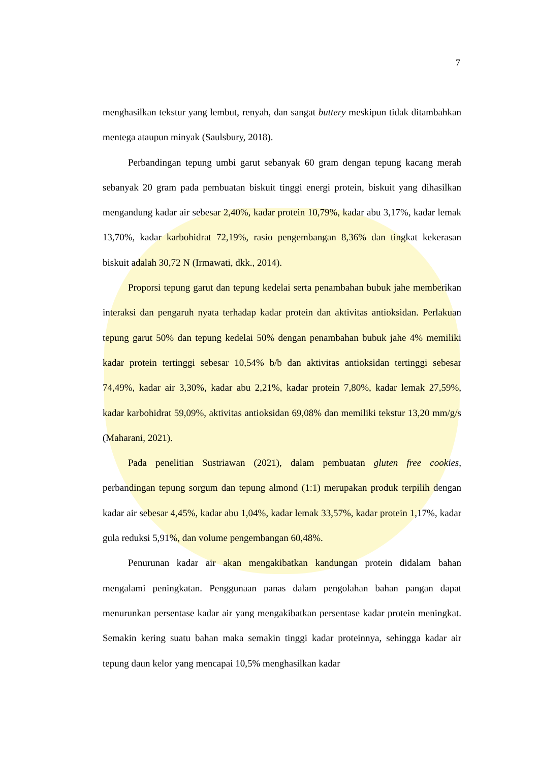7
menghasilkan tekstur yang lembut, renyah, dan sangat buttery meskipun tidak ditambahkan mentega ataupun minyak (Saulsbury, 2018).
Perbandingan tepung umbi garut sebanyak 60 gram dengan tepung kacang merah sebanyak 20 gram pada pembuatan biskuit tinggi energi protein, biskuit yang dihasilkan mengandung kadar air sebesar 2,40%, kadar protein 10,79%, kadar abu 3,17%, kadar lemak 13,70%, kadar karbohidrat 72,19%, rasio pengembangan 8,36% dan tingkat kekerasan biskuit adalah 30,72 N (Irmawati, dkk., 2014).
Proporsi tepung garut dan tepung kedelai serta penambahan bubuk jahe memberikan interaksi dan pengaruh nyata terhadap kadar protein dan aktivitas antioksidan. Perlakuan tepung garut 50% dan tepung kedelai 50% dengan penambahan bubuk jahe 4% memiliki kadar protein tertinggi sebesar 10,54% b/b dan aktivitas antioksidan tertinggi sebesar 74,49%, kadar air 3,30%, kadar abu 2,21%, kadar protein 7,80%, kadar lemak 27,59%, kadar karbohidrat 59,09%, aktivitas antioksidan 69,08% dan memiliki tekstur 13,20 mm/g/s (Maharani, 2021).
Pada penelitian Sustriawan (2021), dalam pembuatan gluten free cookies, perbandingan tepung sorgum dan tepung almond (1:1) merupakan produk terpilih dengan kadar air sebesar 4,45%, kadar abu 1,04%, kadar lemak 33,57%, kadar protein 1,17%, kadar gula reduksi 5,91%, dan volume pengembangan 60,48%.
Penurunan kadar air akan mengakibatkan kandungan protein didalam bahan mengalami peningkatan. Penggunaan panas dalam pengolahan bahan pangan dapat menurunkan persentase kadar air yang mengakibatkan persentase kadar protein meningkat. Semakin kering suatu bahan maka semakin tinggi kadar proteinnya, sehingga kadar air tepung daun kelor yang mencapai 10,5% menghasilkan kadar